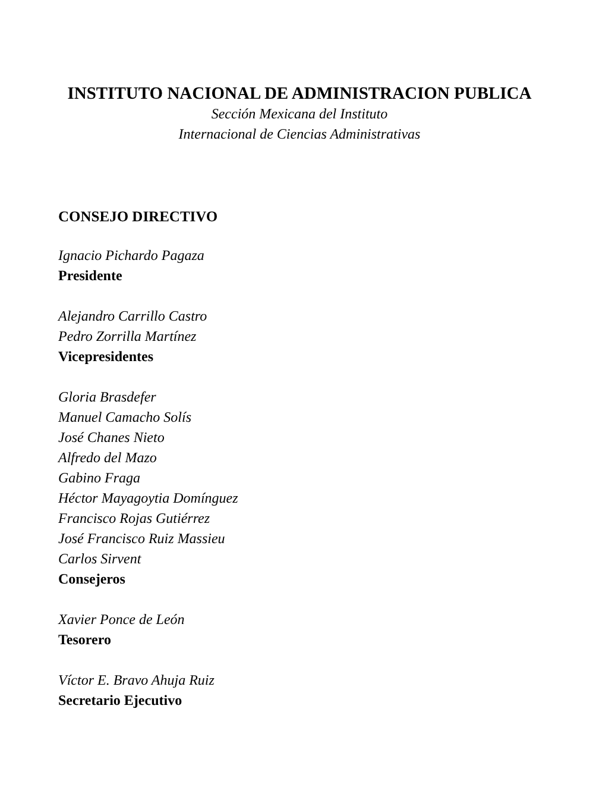INSTITUTO NACIONAL DE ADMINISTRACION PUBLICA
Sección Mexicana del Instituto
Internacional de Ciencias Administrativas
CONSEJO DIRECTIVO
Ignacio Pichardo Pagaza
Presidente
Alejandro Carrillo Castro
Pedro Zorrilla Martínez
Vicepresidentes
Gloria Brasdefer
Manuel Camacho Solís
José Chanes Nieto
Alfredo del Mazo
Gabino Fraga
Héctor Mayagoytia Domínguez
Francisco Rojas Gutiérrez
José Francisco Ruiz Massieu
Carlos Sirvent
Consejeros
Xavier Ponce de León
Tesorero
Víctor E. Bravo Ahuja Ruiz
Secretario Ejecutivo